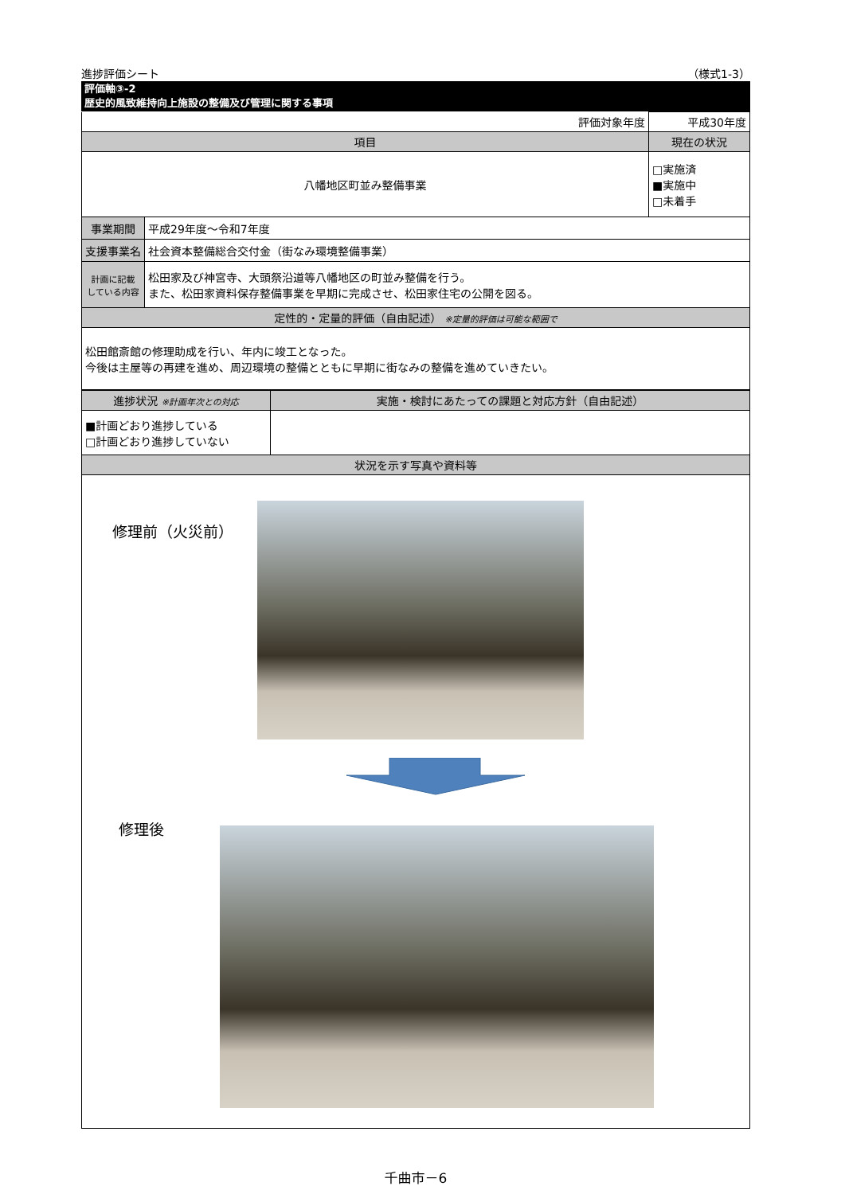進捗評価シート （様式1-3）
評価軸③-2
歴史的風致維持向上施設の整備及び管理に関する事項
| 評価対象年度 | | 平成30年度 |
| 項目 | | 現在の状況 |
| 八幡地区町並み整備事業 | | □実施済 ■実施中 □未着手 |
| 事業期間 | 平成29年度～令和7年度 | |
| 支援事業名 | 社会資本整備総合交付金（街なみ環境整備事業） | |
| 計画に記載 している内容 | 松田家及び神宮寺、大頭祭沿道等八幡地区の町並み整備を行う。 また、松田家資料保存整備事業を早期に完成させ、松田家住宅の公開を図る。 | |
| 定性的・定量的評価（自由記述） ※定量的評価は可能な範囲で | | |
| 松田館斎館の修理助成を行い、年内に竣工となった。 今後は主屋等の再建を進め、周辺環境の整備とともに早期に街なみの整備を進めていきたい。 | | |
| 進捗状況 ※計画年次との対応 | 実施・検討にあたっての課題と対応方針（自由記述） |
| --- | --- |
| ■計画どおり進捗している □計画どおり進捗していない | |
| 状況を示す写真や資料等 | |
修理前（火災前）
修理後
千曲市－6